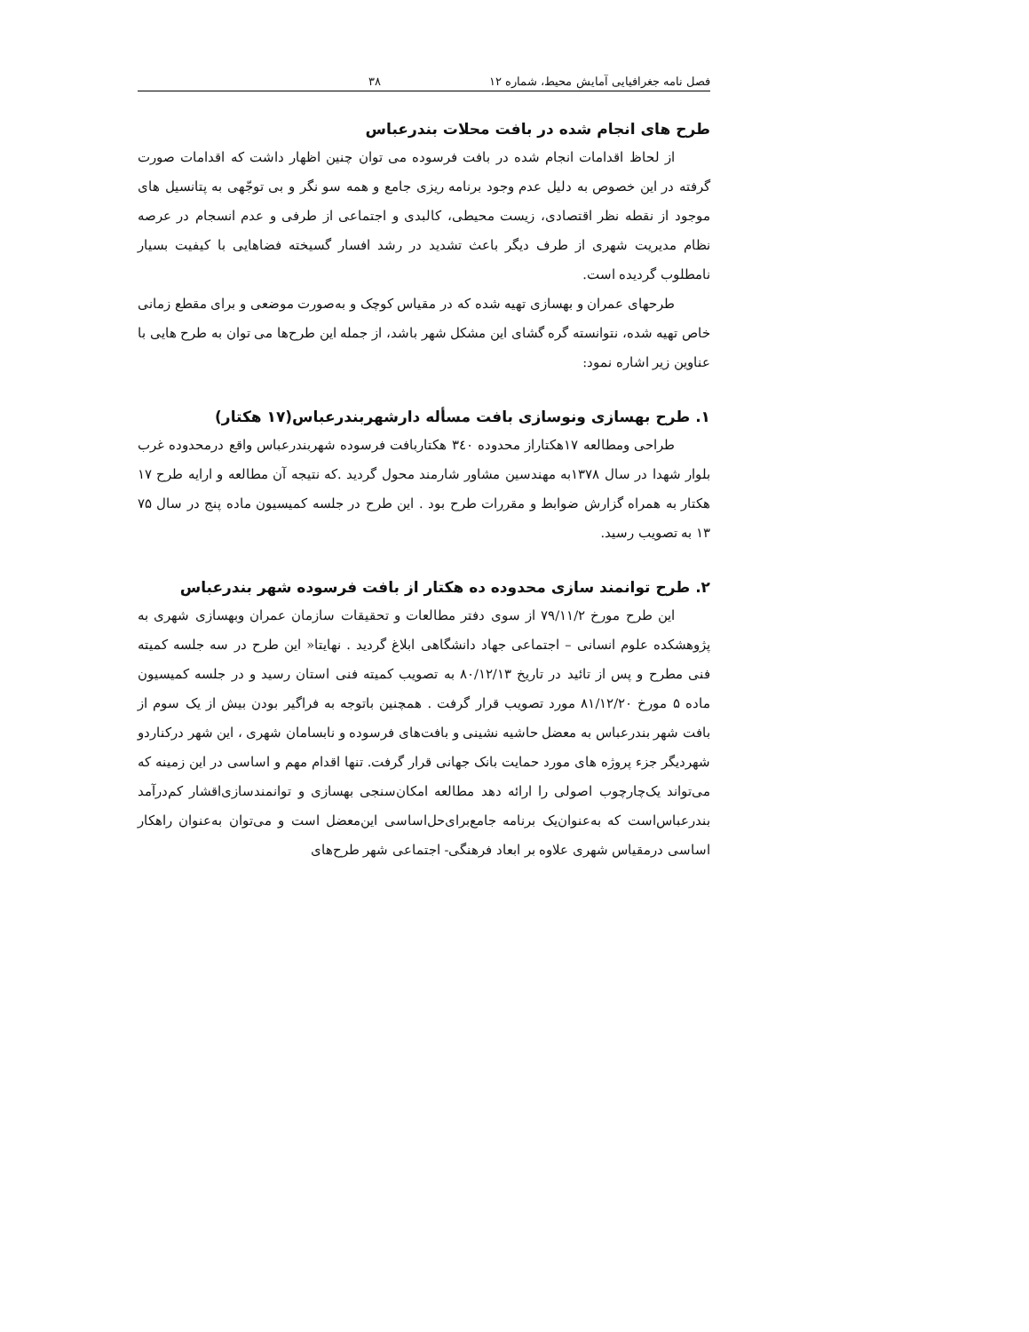فصل نامه جغرافیایی آمایش محیط، شماره ۱۲ ۳۸
طرح های انجام شده در بافت محلات بندرعباس
از لحاظ اقدامات انجام شده در بافت فرسوده می توان چنین اظهار داشت که اقدامات صورت گرفته در این خصوص به دلیل عدم وجود برنامه ریزی جامع و همه سو نگر و بی توجّهی به پتانسیل های موجود از نقطه نظر اقتصادی، زیست محیطی، کالبدی و اجتماعی از طرفی و عدم انسجام در عرصه نظام مدیریت شهری از طرف دیگر باعث تشدید در رشد افسار گسیخته فضاهایی با کیفیت بسیار نامطلوب گردیده است.
طرحهای عمران و بهسازی تهیه شده که در مقیاس کوچک و به‌صورت موضعی و برای مقطع زمانی خاص تهیه شده، نتوانسته گره گشای این مشکل شهر باشد، از جمله این طرح‌ها می توان به طرح هایی با عناوین زیر اشاره نمود:
۱. طرح بهسازی ونوسازی بافت مسأله دارشهربندرعباس(۱۷ هکتار)
طراحی ومطالعه ۱۷هکتاراز محدوده ۳٤۰ هکتاربافت فرسوده شهربندرعباس واقع درمحدوده غرب بلوار شهدا در سال ۱۳۷۸به مهندسین مشاور شارمند محول گردید .که نتیجه آن مطالعه و ارایه طرح ۱۷ هکتار به همراه گزارش ضوابط و مقررات طرح بود . این طرح در جلسه کمیسیون ماده پنج در سال ۷۵ ۱۳ به تصویب رسید.
۲. طرح توانمند سازی محدوده ده هکتار از بافت فرسوده شهر بندرعباس
این طرح مورخ ۷۹/۱۱/۲ از سوی دفتر مطالعات و تحقیقات سازمان عمران وبهسازی شهری به پژوهشکده علوم انسانی – اجتماعی جهاد دانشگاهی ابلاغ گردید . نهایتا« این طرح در سه جلسه کمیته فنی مطرح و پس از تائید در تاریخ ۸۰/۱۲/۱۳ به تصویب کمیته فنی استان رسید و در جلسه کمیسیون ماده ۵ مورخ ۸۱/۱۲/۲۰ مورد تصویب قرار گرفت . همچنین باتوجه به فراگیر بودن بیش از یک سوم از بافت شهر بندرعباس به معضل حاشیه نشینی و بافت‌های فرسوده و نابسامان شهری ، این شهر درکناردو شهردیگر جزء پروژه های مورد حمایت بانک جهانی قرار گرفت. تنها اقدام مهم و اساسی در این زمینه که می‌تواند یک‌چارچوب اصولی را ارائه دهد مطالعه امکان‌سنجی بهسازی و توانمندسازی‌اقشار کم‌درآمد بندرعباس‌است که به‌عنوان‌یک برنامه جامع‌برای‌حل‌اساسی این‌معضل است و می‌توان به‌عنوان راهکار اساسی درمقیاس شهری علاوه بر ابعاد فرهنگی- اجتماعی شهر طرح‌های